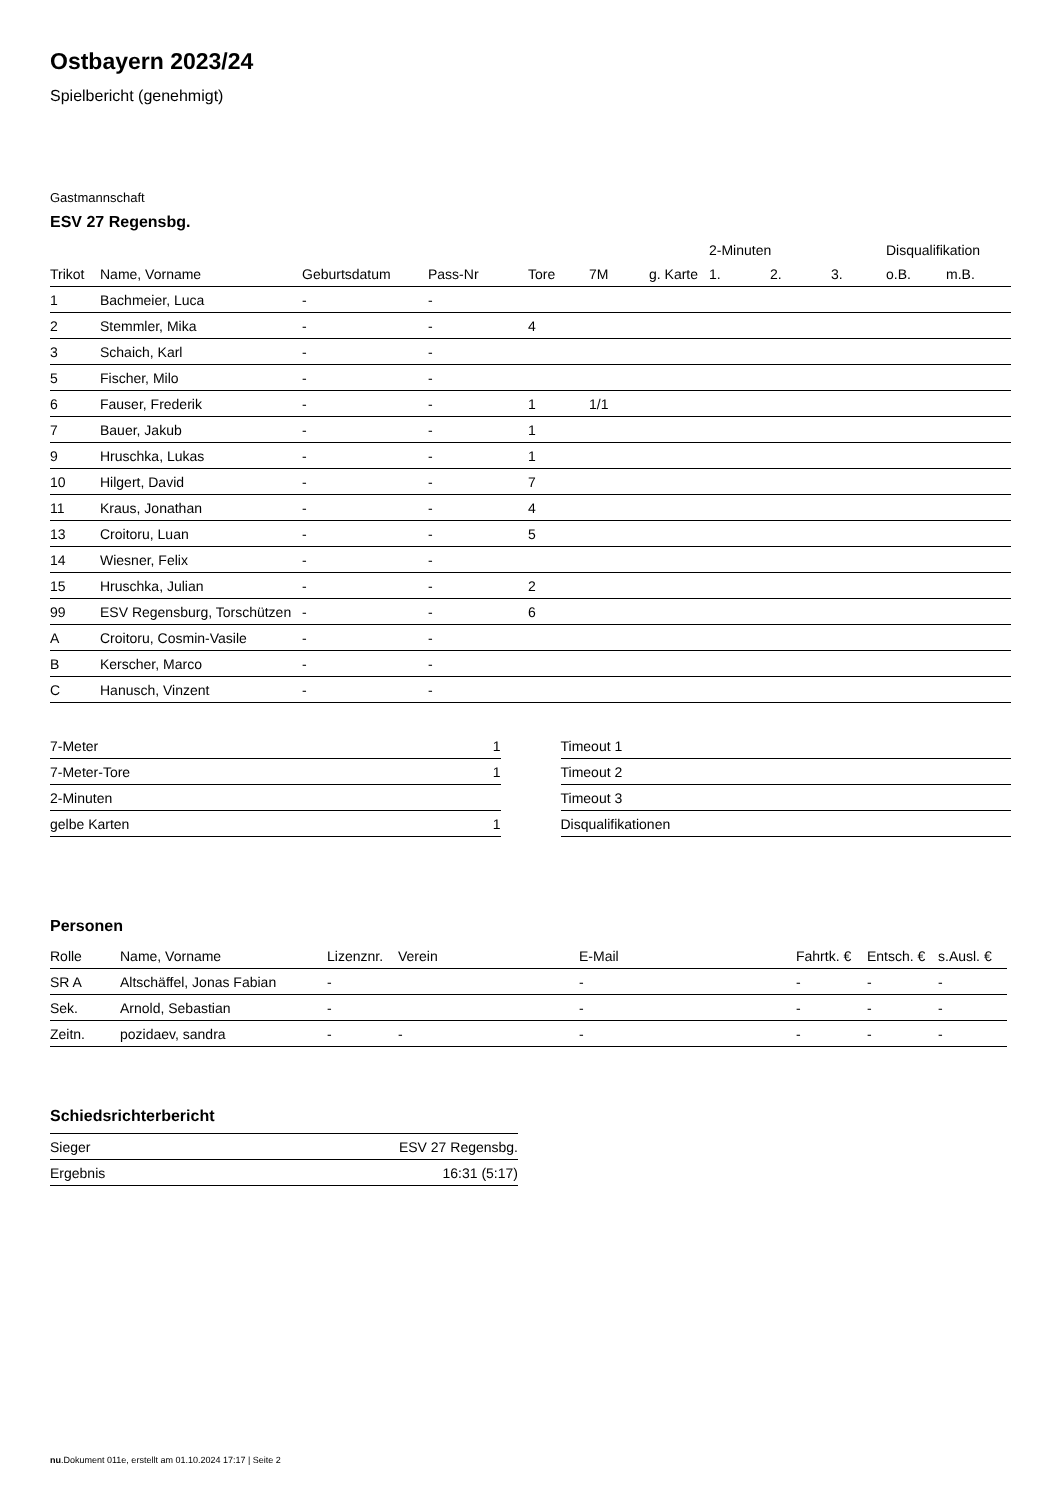Ostbayern 2023/24
Spielbericht (genehmigt)
Gastmannschaft
ESV 27 Regensbg.
| | | | | | | | 2-Minuten | | | Disqualifikation | |
| --- | --- | --- | --- | --- | --- | --- | --- | --- | --- | --- | --- |
| Trikot | Name, Vorname | Geburtsdatum | Pass-Nr | Tore | 7M | g. Karte | 1. | 2. | 3. | o.B. | m.B. |
| 1 | Bachmeier, Luca | - | - | | | | | | | | |
| 2 | Stemmler, Mika | - | - | 4 | | | | | | | |
| 3 | Schaich, Karl | - | - | | | | | | | | |
| 5 | Fischer, Milo | - | - | | | | | | | | |
| 6 | Fauser, Frederik | - | - | 1 | 1/1 | | | | | | |
| 7 | Bauer, Jakub | - | - | 1 | | | | | | | |
| 9 | Hruschka, Lukas | - | - | 1 | | | | | | | |
| 10 | Hilgert, David | - | - | 7 | | | | | | | |
| 11 | Kraus, Jonathan | - | - | 4 | | | | | | | |
| 13 | Croitoru, Luan | - | - | 5 | | | | | | | |
| 14 | Wiesner, Felix | - | - | | | | | | | | |
| 15 | Hruschka, Julian | - | - | 2 | | | | | | | |
| 99 | ESV Regensburg, Torschützen | - | - | 6 | | | | | | | |
| A | Croitoru, Cosmin-Vasile | - | - | | | | | | | | |
| B | Kerscher, Marco | - | - | | | | | | | | |
| C | Hanusch, Vinzent | - | - | | | | | | | | |
| 7-Meter | 1 |
| 7-Meter-Tore | 1 |
| 2-Minuten | |
| gelbe Karten | 1 |
| Timeout 1 |
| Timeout 2 |
| Timeout 3 |
| Disqualifikationen |
Personen
| Rolle | Name, Vorname | Lizenznr. | Verein | E-Mail | Fahrtk. € | Entsch. € | s.Ausl. € |
| --- | --- | --- | --- | --- | --- | --- | --- |
| SR A | Altschäffel, Jonas Fabian | - | | - | - | - | - |
| Sek. | Arnold, Sebastian | - | | - | - | - | - |
| Zeitn. | pozidaev, sandra | - | - | - | - | - | - |
Schiedsrichterbericht
| Sieger | ESV 27 Regensbg. |
| Ergebnis | 16:31 (5:17) |
nu.Dokument 011e, erstellt am 01.10.2024 17:17 | Seite 2